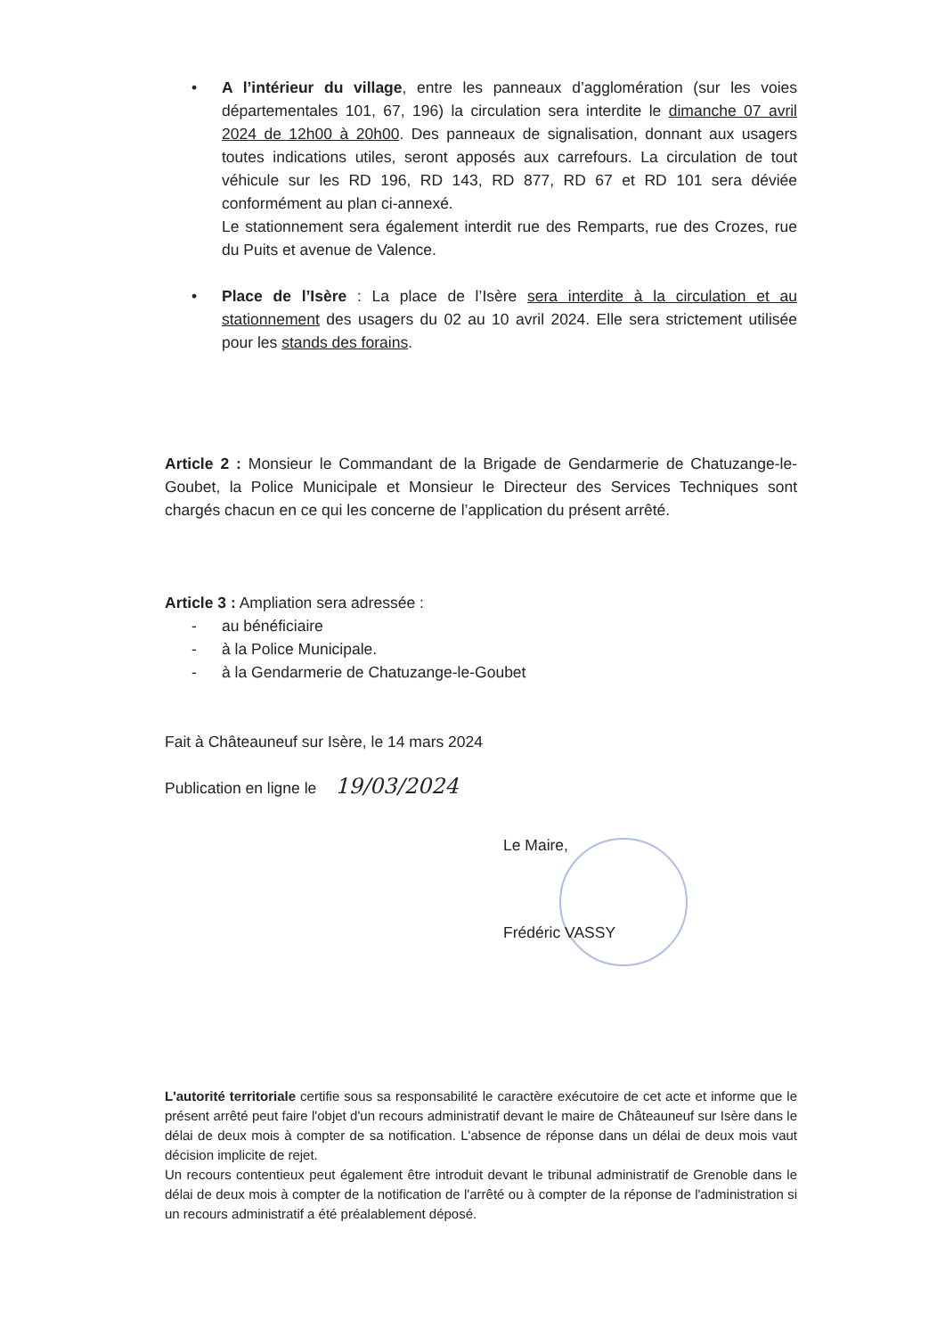• A l’intérieur du village, entre les panneaux d’agglomération (sur les voies départementales 101, 67, 196) la circulation sera interdite le dimanche 07 avril 2024 de 12h00 à 20h00. Des panneaux de signalisation, donnant aux usagers toutes indications utiles, seront apposés aux carrefours. La circulation de tout véhicule sur les RD 196, RD 143, RD 877, RD 67 et RD 101 sera déviée conformément au plan ci-annexé.
Le stationnement sera également interdit rue des Remparts, rue des Crozes, rue du Puits et avenue de Valence.
• Place de l’Isère : La place de l’Isère sera interdite à la circulation et au stationnement des usagers du 02 au 10 avril 2024. Elle sera strictement utilisée pour les stands des forains.
Article 2 : Monsieur le Commandant de la Brigade de Gendarmerie de Chatuzange-le-Goubet, la Police Municipale et Monsieur le Directeur des Services Techniques sont chargés chacun en ce qui les concerne de l’application du présent arrêté.
Article 3 : Ampliation sera adressée :
- au bénéficiaire
- à la Police Municipale.
- à la Gendarmerie de Chatuzange-le-Goubet
Fait à Châteauneuf sur Isère, le 14 mars 2024
Publication en ligne le 19/03/2024
Le Maire,
Frédéric VASSY
L'autorité territoriale certifie sous sa responsabilité le caractère exécutoire de cet acte et informe que le présent arrêté peut faire l'objet d'un recours administratif devant le maire de Châteauneuf sur Isère dans le délai de deux mois à compter de sa notification. L'absence de réponse dans un délai de deux mois vaut décision implicite de rejet.
Un recours contentieux peut également être introduit devant le tribunal administratif de Grenoble dans le délai de deux mois à compter de la notification de l'arrêté ou à compter de la réponse de l'administration si un recours administratif a été préalablement déposé.